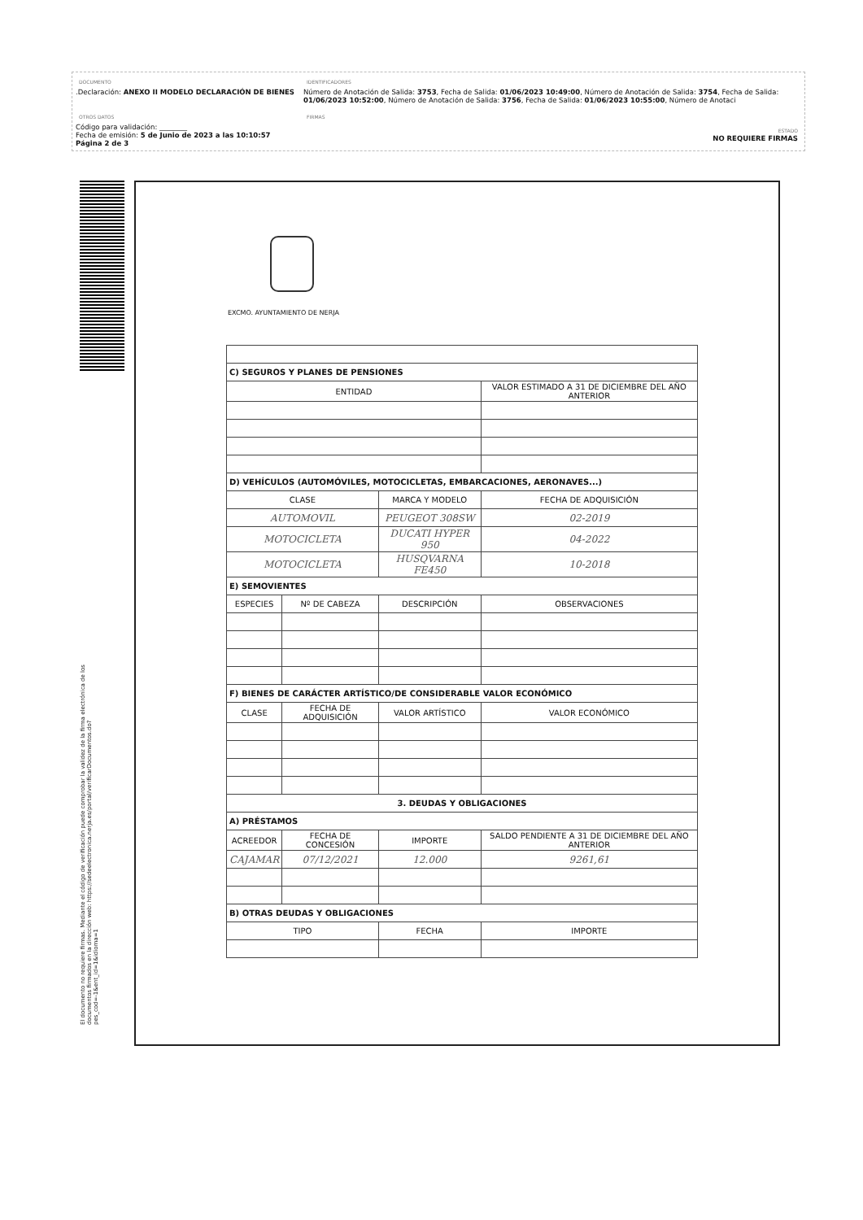DOCUMENTO
.Declaración: ANEXO II MODELO DECLARACIÓN DE BIENES
IDENTIFICADORES
Número de Anotación de Salida: 3753, Fecha de Salida: 01/06/2023 10:49:00, Número de Anotación de Salida: 3754, Fecha de Salida: 01/06/2023 10:52:00, Número de Anotación de Salida: 3756, Fecha de Salida: 01/06/2023 10:55:00, Número de Anotaci
OTROS DATOS
Código para validación: ________
Fecha de emisión: 5 de Junio de 2023 a las 10:10:57
Página 2 de 3
FIRMAS
ESTADO
NO REQUIERE FIRMAS
El documento no requiere firmas. Mediante el código de verificación puede comprobar la validez de la firma electrónica de los documentos firmados en la dirección web: https://sedeelectronica.nerja.es/portal/verificarDocumentos.do?pes_cod=-1&ent_id=1&idioma=1
EXCMO. AYUNTAMIENTO DE NERJA
| C) SEGUROS Y PLANES DE PENSIONES | | | |
| ENTIDAD | | | VALOR ESTIMADO A 31 DE DICIEMBRE DEL AÑO ANTERIOR |
| D) VEHÍCULOS (AUTOMÓVILES, MOTOCICLETAS, EMBARCACIONES, AERONAVES...) | | | |
| CLASE | | MARCA Y MODELO | FECHA DE ADQUISICIÓN |
| AUTOMOVIL | | PEUGEOT 308SW | 02-2019 |
| MOTOCICLETA | | DUCATI HYPER 950 | 04-2022 |
| MOTOCICLETA | | HUSQVARNA FE450 | 10-2018 |
| E) SEMOVIENTES | | | |
| ESPECIES | Nº DE CABEZA | DESCRIPCIÓN | OBSERVACIONES |
| F) BIENES DE CARÁCTER ARTÍSTICO/DE CONSIDERABLE VALOR ECONÓMICO | | | |
| CLASE | FECHA DE ADQUISICIÓN | VALOR ARTÍSTICO | VALOR ECONÓMICO |
| 3. DEUDAS Y OBLIGACIONES | | | |
| A) PRÉSTAMOS | | | |
| ACREEDOR | FECHA DE CONCESIÓN | IMPORTE | SALDO PENDIENTE A 31 DE DICIEMBRE DEL AÑO ANTERIOR |
| CAJAMAR | 07/12/2021 | 12.000 | 9261,61 |
| B) OTRAS DEUDAS Y OBLIGACIONES | | | |
| TIPO | | FECHA | IMPORTE |